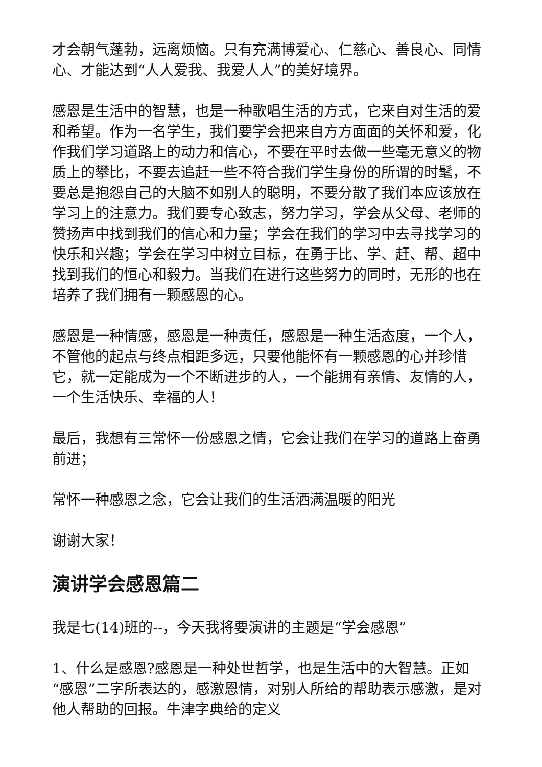才会朝气蓬勃，远离烦恼。只有充满博爱心、仁慈心、善良心、同情心、才能达到“人人爱我、我爱人人”的美好境界。
感恩是生活中的智慧，也是一种歌唱生活的方式，它来自对生活的爱和希望。作为一名学生，我们要学会把来自方方面面的关怀和爱，化作我们学习道路上的动力和信心，不要在平时去做一些毫无意义的物质上的攀比，不要去追赶一些不符合我们学生身份的所谓的时髦，不要总是抱怨自己的大脑不如别人的聪明，不要分散了我们本应该放在学习上的注意力。我们要专心致志，努力学习，学会从父母、老师的赞扬声中找到我们的信心和力量；学会在我们的学习中去寻找学习的快乐和兴趣；学会在学习中树立目标，在勇于比、学、赶、帮、超中找到我们的恒心和毅力。当我们在进行这些努力的同时，无形的也在培养了我们拥有一颗感恩的心。
感恩是一种情感，感恩是一种责任，感恩是一种生活态度，一个人，不管他的起点与终点相距多远，只要他能怀有一颗感恩的心并珍惜它，就一定能成为一个不断进步的人，一个能拥有亲情、友情的人，一个生活快乐、幸福的人！
最后，我想有三常怀一份感恩之情，它会让我们在学习的道路上奋勇前进；
常怀一种感恩之念，它会让我们的生活洒满温暖的阳光
谢谢大家！
演讲学会感恩篇二
我是七(14)班的--，今天我将要演讲的主题是“学会感恩”
1、什么是感恩?感恩是一种处世哲学，也是生活中的大智慧。正如“感恩”二字所表达的，感激恩情，对别人所给的帮助表示感激，是对他人帮助的回报。牛津字典给的定义